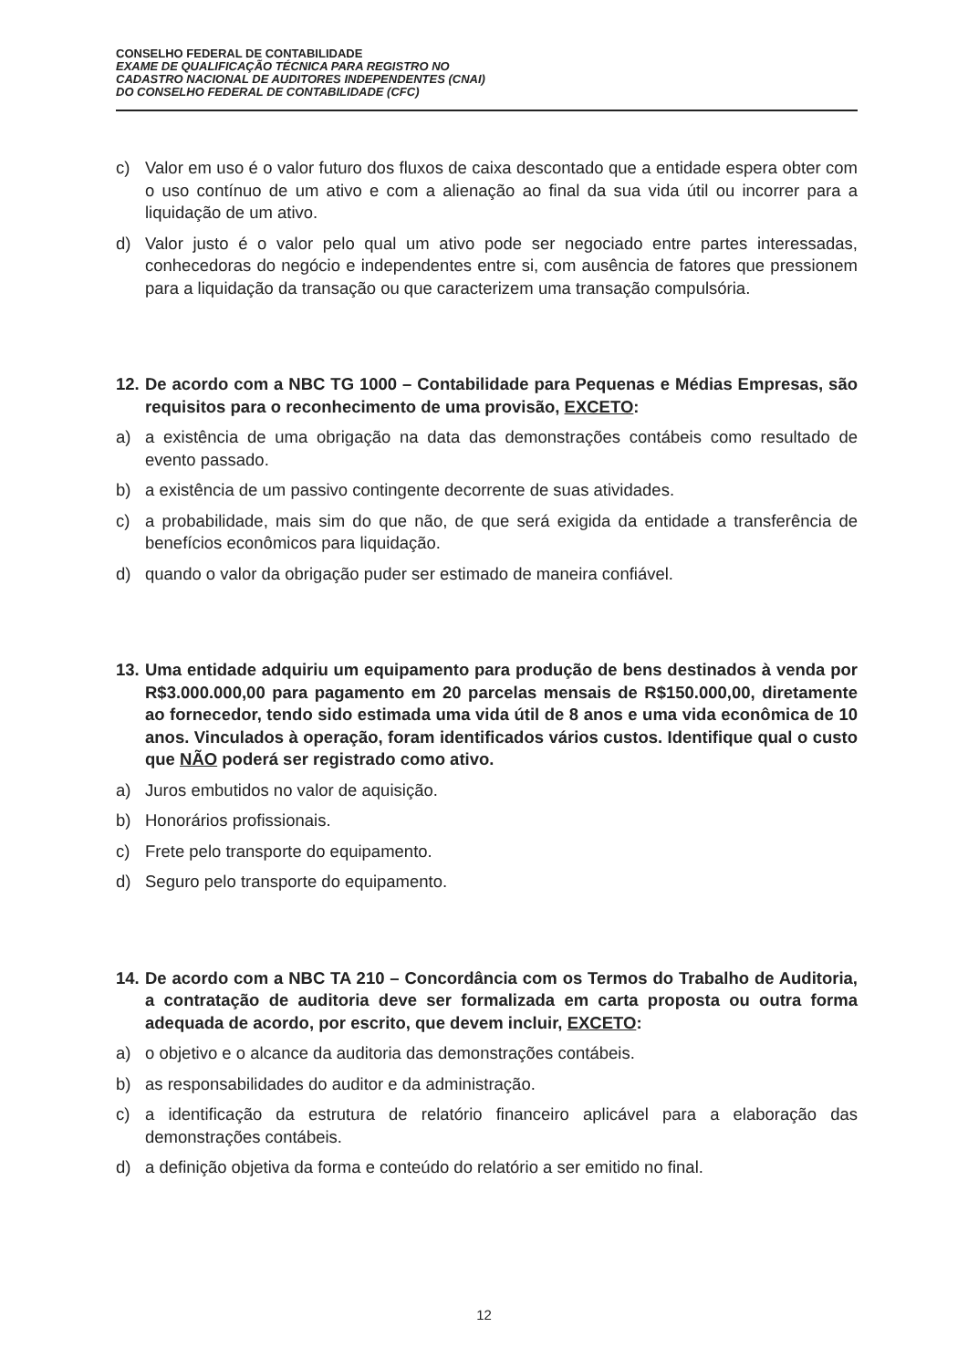CONSELHO FEDERAL DE CONTABILIDADE
EXAME DE QUALIFICAÇÃO TÉCNICA PARA REGISTRO NO
CADASTRO NACIONAL DE AUDITORES INDEPENDENTES (CNAI)
DO CONSELHO FEDERAL DE CONTABILIDADE (CFC)
c) Valor em uso é o valor futuro dos fluxos de caixa descontado que a entidade espera obter com o uso contínuo de um ativo e com a alienação ao final da sua vida útil ou incorrer para a liquidação de um ativo.
d) Valor justo é o valor pelo qual um ativo pode ser negociado entre partes interessadas, conhecedoras do negócio e independentes entre si, com ausência de fatores que pressionem para a liquidação da transação ou que caracterizem uma transação compulsória.
12.
De acordo com a NBC TG 1000 – Contabilidade para Pequenas e Médias Empresas, são requisitos para o reconhecimento de uma provisão, EXCETO:
a) a existência de uma obrigação na data das demonstrações contábeis como resultado de evento passado.
b) a existência de um passivo contingente decorrente de suas atividades.
c) a probabilidade, mais sim do que não, de que será exigida da entidade a transferência de benefícios econômicos para liquidação.
d) quando o valor da obrigação puder ser estimado de maneira confiável.
13.
Uma entidade adquiriu um equipamento para produção de bens destinados à venda por R$3.000.000,00 para pagamento em 20 parcelas mensais de R$150.000,00, diretamente ao fornecedor, tendo sido estimada uma vida útil de 8 anos e uma vida econômica de 10 anos. Vinculados à operação, foram identificados vários custos. Identifique qual o custo que NÃO poderá ser registrado como ativo.
a) Juros embutidos no valor de aquisição.
b) Honorários profissionais.
c) Frete pelo transporte do equipamento.
d) Seguro pelo transporte do equipamento.
14.
De acordo com a NBC TA 210 – Concordância com os Termos do Trabalho de Auditoria, a contratação de auditoria deve ser formalizada em carta proposta ou outra forma adequada de acordo, por escrito, que devem incluir, EXCETO:
a) o objetivo e o alcance da auditoria das demonstrações contábeis.
b) as responsabilidades do auditor e da administração.
c) a identificação da estrutura de relatório financeiro aplicável para a elaboração das demonstrações contábeis.
d) a definição objetiva da forma e conteúdo do relatório a ser emitido no final.
12